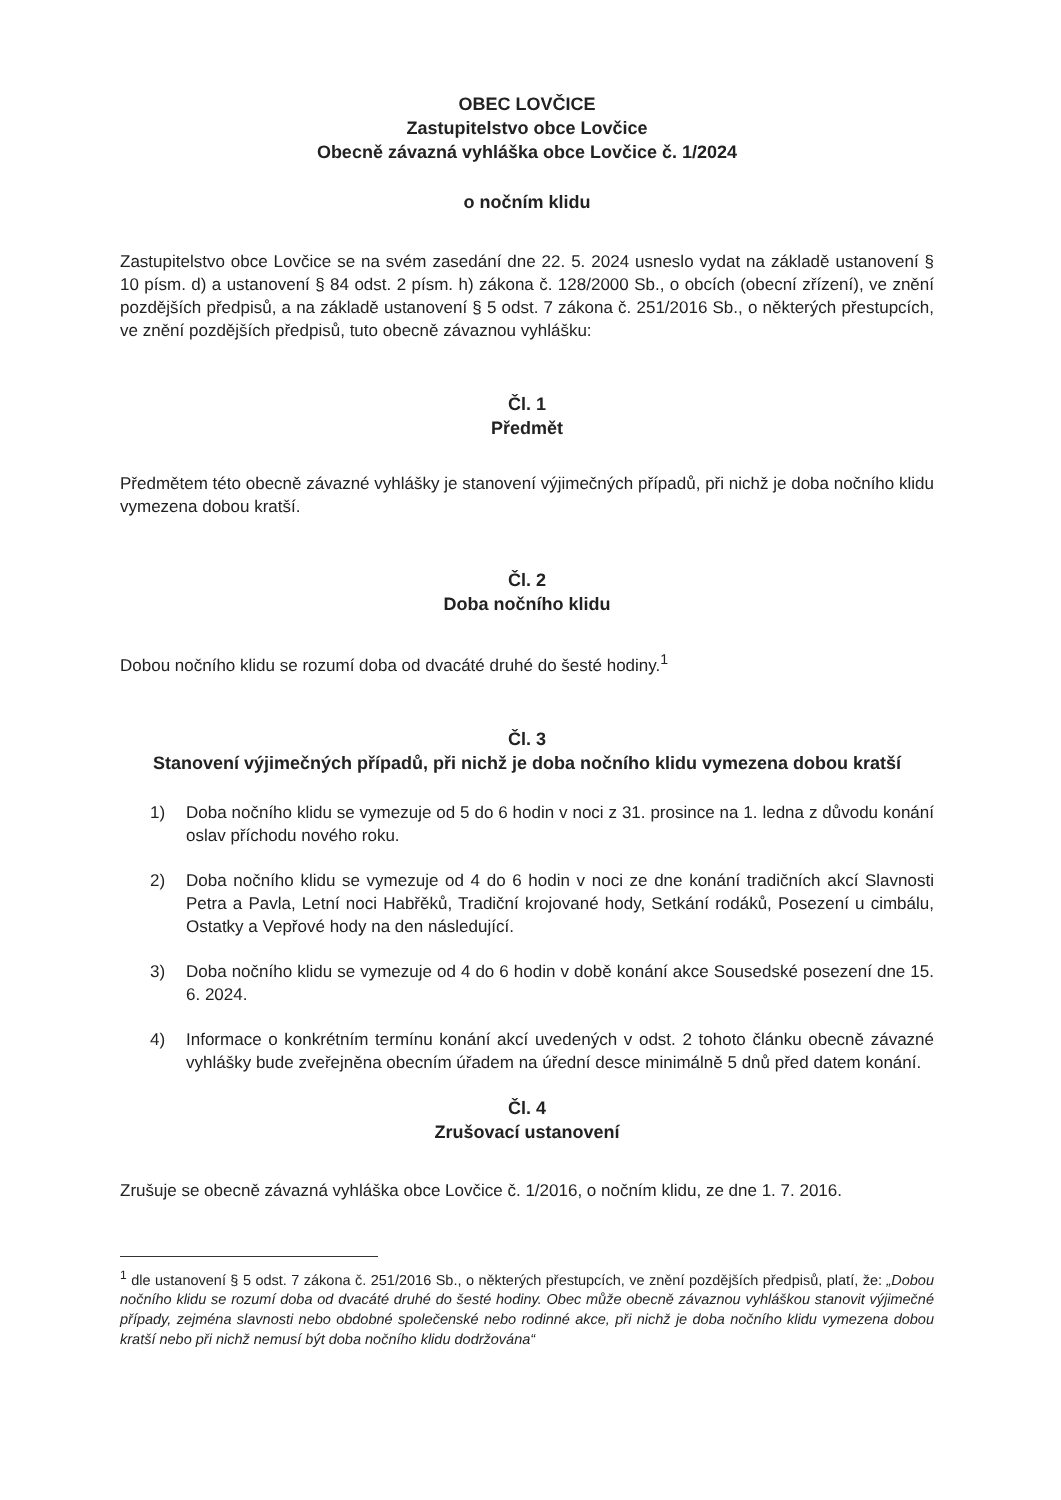OBEC LOVČICE
Zastupitelstvo obce Lovčice
Obecně závazná vyhláška obce Lovčice č. 1/2024
o nočním klidu
Zastupitelstvo obce Lovčice se na svém zasedání dne 22. 5. 2024 usneslo vydat na základě ustanovení § 10 písm. d) a ustanovení § 84 odst. 2 písm. h) zákona č. 128/2000 Sb., o obcích (obecní zřízení), ve znění pozdějších předpisů, a na základě ustanovení § 5 odst. 7 zákona č. 251/2016 Sb., o některých přestupcích, ve znění pozdějších předpisů, tuto obecně závaznou vyhlášku:
Čl. 1
Předmět
Předmětem této obecně závazné vyhlášky je stanovení výjimečných případů, při nichž je doba nočního klidu vymezena dobou kratší.
Čl. 2
Doba nočního klidu
Dobou nočního klidu se rozumí doba od dvacáté druhé do šesté hodiny.<sup>1</sup>
Čl. 3
Stanovení výjimečných případů, při nichž je doba nočního klidu vymezena dobou kratší
1) Doba nočního klidu se vymezuje od 5 do 6 hodin v noci z 31. prosince na 1. ledna z důvodu konání oslav příchodu nového roku.
2) Doba nočního klidu se vymezuje od 4 do 6 hodin v noci ze dne konání tradičních akcí Slavnosti Petra a Pavla, Letní noci Habřěků, Tradiční krojované hody, Setkání rodáků, Posezení u cimbálu, Ostatky a Vepřové hody na den následující.
3) Doba nočního klidu se vymezuje od 4 do 6 hodin v době konání akce Sousedské posezení dne 15. 6. 2024.
4) Informace o konkrétním termínu konání akcí uvedených v odst. 2 tohoto článku obecně závazné vyhlášky bude zveřejněna obecním úřadem na úřední desce minimálně 5 dnů před datem konání.
Čl. 4
Zrušovací ustanovení
Zrušuje se obecně závazná vyhláška obce Lovčice č. 1/2016, o nočním klidu, ze dne 1. 7. 2016.
<sup>1</sup> dle ustanovení § 5 odst. 7 zákona č. 251/2016 Sb., o některých přestupcích, ve znění pozdějších předpisů, platí, že: „Dobou nočního klidu se rozumí doba od dvacáté druhé do šesté hodiny. Obec může obecně závaznou vyhláškou stanovit výjimečné případy, zejména slavnosti nebo obdobné společenské nebo rodinné akce, při nichž je doba nočního klidu vymezena dobou kratší nebo při nichž nemusí být doba nočního klidu dodržována“